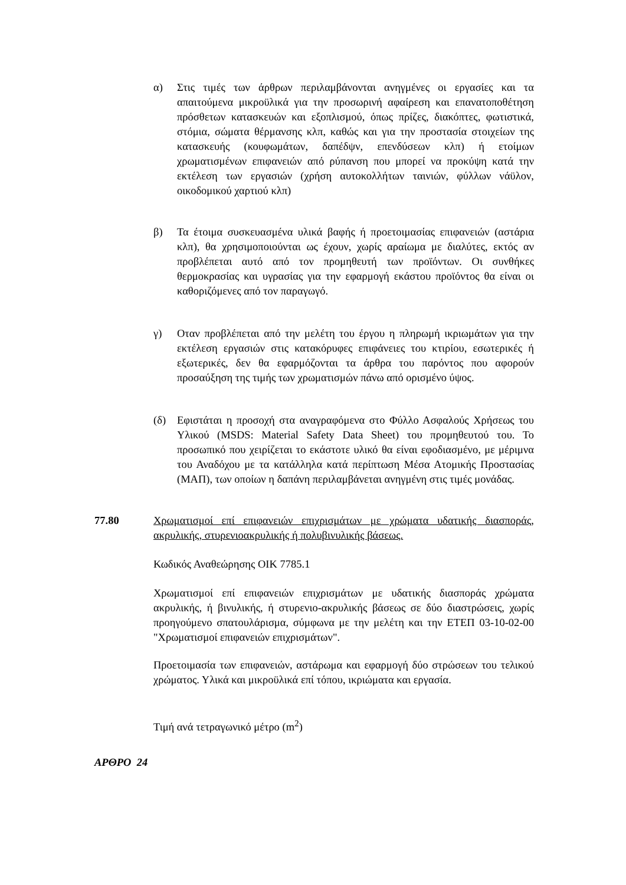α) Στις τιμές των άρθρων περιλαμβάνονται ανηγμένες οι εργασίες και τα απαιτούμενα μικροϋλικά για την προσωρινή αφαίρεση και επανατοποθέτηση πρόσθετων κατασκευών και εξοπλισμού, όπως πρίζες, διακόπτες, φωτιστικά, στόμια, σώματα θέρμανσης κλπ, καθώς και για την προστασία στοιχείων της κατασκευής (κουφωμάτων, δαπέδψν, επενδύσεων κλπ) ή ετοίμων χρωματισμένων επιφανειών από ρύπανση που μπορεί να προκύψη κατά την εκτέλεση των εργασιών (χρήση αυτοκολλήτων ταινιών, φύλλων νάϋλον, οικοδομικού χαρτιού κλπ)
β) Τα έτοιμα συσκευασμένα υλικά βαφής ή προετοιμασίας επιφανειών (αστάρια κλπ), θα χρησιμοποιούνται ως έχουν, χωρίς αραίωμα με διαλύτες, εκτός αν προβλέπεται αυτό από τον προμηθευτή των προϊόντων. Οι συνθήκες θερμοκρασίας και υγρασίας για την εφαρμογή εκάστου προϊόντος θα είναι οι καθοριζόμενες από τον παραγωγό.
γ) Οταν προβλέπεται από την μελέτη του έργου η πληρωμή ικριωμάτων για την εκτέλεση εργασιών στις κατακόρυφες επιφάνειες του κτιρίου, εσωτερικές ή εξωτερικές, δεν θα εφαρμόζονται τα άρθρα του παρόντος που αφορούν προσαύξηση της τιμής των χρωματισμών πάνω από ορισμένο ύψος.
(δ) Εφιστάται η προσοχή στα αναγραφόμενα στο Φύλλο Ασφαλούς Χρήσεως του Υλικού (MSDS: Material Safety Data Sheet) του προμηθευτού του. Το προσωπικό που χειρίζεται το εκάστοτε υλικό θα είναι εφοδιασμένο, με μέριμνα του Αναδόχου με τα κατάλληλα κατά περίπτωση Μέσα Ατομικής Προστασίας (ΜΑΠ), των οποίων η δαπάνη περιλαμβάνεται ανηγμένη στις τιμές μονάδας.
77.80
Χρωματισμοί επί επιφανειών επιχρισμάτων με χρώματα υδατικής διασποράς, ακρυλικής, στυρενιοακρυλικής ή πολυβινυλικής βάσεως.
Κωδικός Αναθεώρησης ΟΙΚ 7785.1
Χρωματισμοί επί επιφανειών επιχρισμάτων με υδατικής διασποράς χρώματα ακρυλικής, ή βινυλικής, ή στυρενιο-ακρυλικής βάσεως σε δύο διαστρώσεις, χωρίς προηγούμενο σπατουλάρισμα, σύμφωνα με την μελέτη και την ΕΤΕΠ 03-10-02-00 "Χρωματισμοί επιφανειών επιχρισμάτων".
Προετοιμασία των επιφανειών, αστάρωμα και εφαρμογή δύο στρώσεων του τελικού χρώματος. Υλικά και μικροϋλικά επί τόπου, ικριώματα και εργασία.
Τιμή ανά τετραγωνικό μέτρο (m<sup>2</sup>)
ΑΡΘΡΟ 24